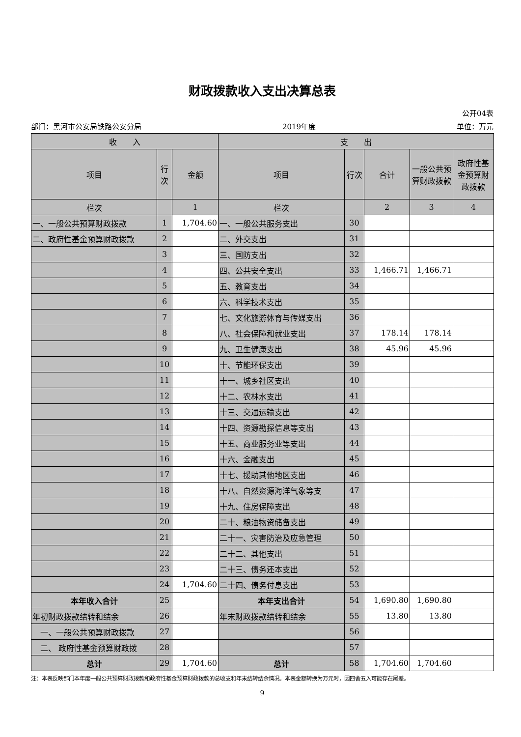财政拨款收入支出决算总表
公开04表
部门：黑河市公安局铁路公安分局 2019年度 单位：万元
| 收 入 | | | 支 出 | | | | |
| --- | --- | --- | --- | --- | --- | --- | --- |
| 项目 | 行次 | 金额 | 项目 | 行次 | 合计 | 一般公共预算财政拨款 | 政府性基金预算财政拨款 |
| 栏次 | | 1 | 栏次 | | 2 | 3 | 4 |
| 一、一般公共预算财政拨款 | 1 | 1,704.60 | 一、一般公共服务支出 | 30 | | | |
| 二、政府性基金预算财政拨款 | 2 | | 二、外交支出 | 31 | | | |
| | 3 | | 三、国防支出 | 32 | | | |
| | 4 | | 四、公共安全支出 | 33 | 1,466.71 | 1,466.71 | |
| | 5 | | 五、教育支出 | 34 | | | |
| | 6 | | 六、科学技术支出 | 35 | | | |
| | 7 | | 七、文化旅游体育与传媒支出 | 36 | | | |
| | 8 | | 八、社会保障和就业支出 | 37 | 178.14 | 178.14 | |
| | 9 | | 九、卫生健康支出 | 38 | 45.96 | 45.96 | |
| | 10 | | 十、节能环保支出 | 39 | | | |
| | 11 | | 十一、城乡社区支出 | 40 | | | |
| | 12 | | 十二、农林水支出 | 41 | | | |
| | 13 | | 十三、交通运输支出 | 42 | | | |
| | 14 | | 十四、资源勘探信息等支出 | 43 | | | |
| | 15 | | 十五、商业服务业等支出 | 44 | | | |
| | 16 | | 十六、金融支出 | 45 | | | |
| | 17 | | 十七、援助其他地区支出 | 46 | | | |
| | 18 | | 十八、自然资源海洋气象等支 | 47 | | | |
| | 19 | | 十九、住房保障支出 | 48 | | | |
| | 20 | | 二十、粮油物资储备支出 | 49 | | | |
| | 21 | | 二十一、灾害防治及应急管理 | 50 | | | |
| | 22 | | 二十二、其他支出 | 51 | | | |
| | 23 | | 二十三、债务还本支出 | 52 | | | |
| | 24 | 1,704.60 | 二十四、债务付息支出 | 53 | | | |
| 本年收入合计 | 25 | | 本年支出合计 | 54 | 1,690.80 | 1,690.80 | |
| 年初财政拨款结转和结余 | 26 | | 年末财政拨款结转和结余 | 55 | 13.80 | 13.80 | |
| 一、一般公共预算财政拨款 | 27 | | | 56 | | | |
| 二、 政府性基金预算财政拨 | 28 | | | 57 | | | |
| 总计 | 29 | 1,704.60 | 总计 | 58 | 1,704.60 | 1,704.60 | |
注：本表反映部门本年度一般公共预算财政拨款和政府性基金预算财政拨款的总收支和年末结转结余情况。本表金额转换为万元时，因四舍五入可能存在尾差。
9